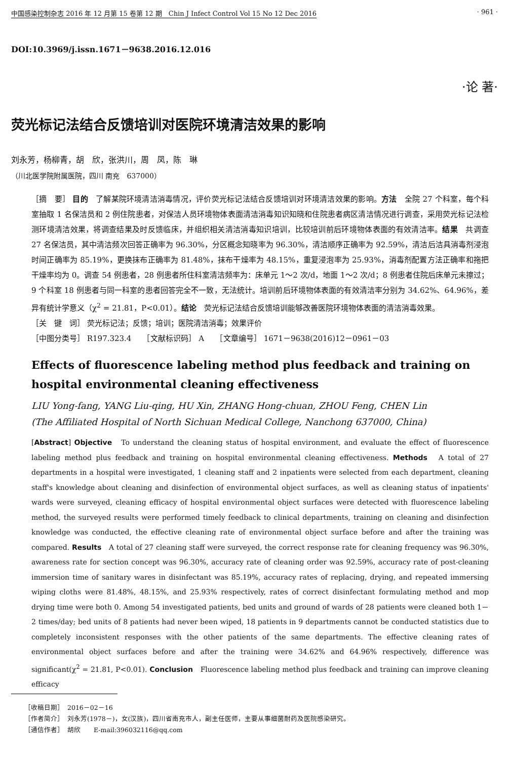中国感染控制杂志 2016 年 12 月第 15 卷第 12 期　Chin J Infect Control Vol 15 No 12 Dec 2016 · 961 ·
DOI:10.3969/j.issn.1671－9638.2016.12.016
·论 著·
荧光标记法结合反馈培训对医院环境清洁效果的影响
刘永芳，杨柳青，胡　欣，张洪川，周　凤，陈　琳
（川北医学院附属医院，四川 南充　637000）
［摘　要］ 目的　了解某院环境清洁消毒情况，评价荧光标记法结合反馈培训对环境清洁效果的影响。方法　全院 27 个科室，每个科室抽取 1 名保洁员和 2 例住院患者，对保洁人员环境物体表面清洁消毒知识知晓和住院患者病区清洁情况进行调查，采用荧光标记法检测环境清洁效果，将调查结果及时反馈临床，并组织相关清洁消毒知识培训，比较培训前后环境物体表面的有效清洁率。结果　共调查 27 名保洁员，其中清洁频次回答正确率为 96.30%，分区概念知晓率为 96.30%，清洁顺序正确率为 92.59%，清洁后洁具消毒剂浸泡时间正确率为 85.19%，更换抹布正确率为 81.48%，抹布干燥率为 48.15%，重复浸泡率为 25.93%，消毒剂配置方法正确率和拖把干燥率均为 0。调查 54 例患者，28 例患者所住科室清洁频率为：床单元 1～2 次/d，地面 1～2 次/d；8 例患者住院后床单元未擦过；9 个科室 18 例患者与同一科室的患者回答完全不一致，无法统计。培训前后环境物体表面的有效清洁率分别为 34.62%、64.96%，差异有统计学意义（χ<sup>2</sup> = 21.81，P<0.01）。结论　荧光标记法结合反馈培训能够改善医院环境物体表面的清洁消毒效果。
［关　键　词］ 荧光标记法；反馈；培训；医院清洁消毒；效果评价
［中图分类号］ R197.323.4　　［文献标识码］ A　　［文章编号］ 1671－9638(2016)12－0961－03
Effects of fluorescence labeling method plus feedback and training on hospital environmental cleaning effectiveness
LIU Yong-fang, YANG Liu-qing, HU Xin, ZHANG Hong-chuan, ZHOU Feng, CHEN Lin
(The Affiliated Hospital of North Sichuan Medical College, Nanchong 637000, China)
[Abstract] Objective　To understand the cleaning status of hospital environment, and evaluate the effect of fluorescence labeling method plus feedback and training on hospital environmental cleaning effectiveness. Methods　A total of 27 departments in a hospital were investigated, 1 cleaning staff and 2 inpatients were selected from each department, cleaning staff's knowledge about cleaning and disinfection of environmental object surfaces, as well as cleaning status of inpatients' wards were surveyed, cleaning efficacy of hospital environmental object surfaces were detected with fluorescence labeling method, the surveyed results were performed timely feedback to clinical departments, training on cleaning and disinfection knowledge was conducted, the effective cleaning rate of environmental object surface before and after the training was compared. Results　A total of 27 cleaning staff were surveyed, the correct response rate for cleaning frequency was 96.30%, awareness rate for section concept was 96.30%, accuracy rate of cleaning order was 92.59%, accuracy rate of post-cleaning immersion time of sanitary wares in disinfectant was 85.19%, accuracy rates of replacing, drying, and repeated immersing wiping cloths were 81.48%, 48.15%, and 25.93% respectively, rates of correct disinfectant formulating method and mop drying time were both 0. Among 54 investigated patients, bed units and ground of wards of 28 patients were cleaned both 1－2 times/day; bed units of 8 patients had never been wiped, 18 patients in 9 departments cannot be conducted statistics due to completely inconsistent responses with the other patients of the same departments. The effective cleaning rates of environmental object surfaces before and after the training were 34.62% and 64.96% respectively, difference was significant(χ<sup>2</sup> = 21.81, P<0.01). Conclusion　Fluorescence labeling method plus feedback and training can improve cleaning efficacy
［收稿日期］　2016－02－16
［作者简介］　刘永芳(1978－)，女(汉族)，四川省南充市人，副主任医师，主要从事细菌耐药及医院感染研究。
［通信作者］　胡欣　　E-mail:396032116@qq.com